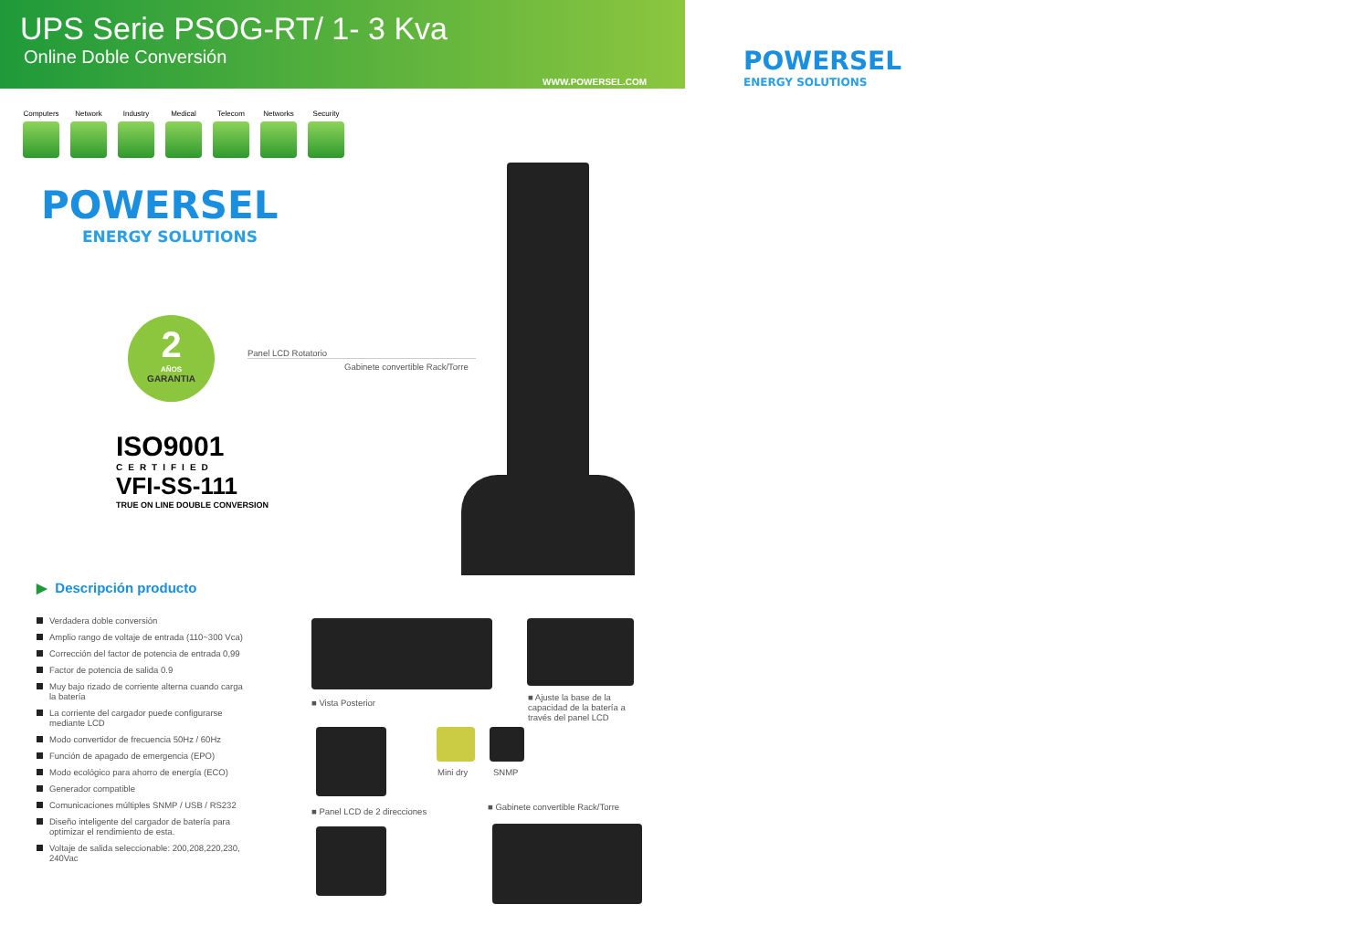UPS Serie PSOG-RT/ 1- 3 Kva
Online Doble Conversión
WWW.POWERSEL.COM
POWERSEL
ENERGY SOLUTIONS
Computers
Network Industry Medical Telecom Networks Security
POWERSEL
ENERGY SOLUTIONS
2
AÑOS
GARANTIA
ISO9001
CERTIFIED
VFI-SS-111
TRUE ON LINE DOUBLE CONVERSION
Panel LCD Rotatorio
Gabinete convertible Rack/Torre
▶ Descripción producto
Verdadera doble conversión
Amplio rango de voltaje de entrada (110~300 Vca)
Corrección del factor de potencia de entrada 0,99
Factor de potencia de salida 0.9
Muy bajo rizado de corriente alterna cuando carga la batería
La corriente del cargador puede configurarse mediante LCD
Modo convertidor de frecuencia 50Hz / 60Hz
Función de apagado de emergencia (EPO)
Modo ecológico para ahorro de energía (ECO)
Generador compatible
Comunicaciones múltiples SNMP / USB / RS232
Diseño inteligente del cargador de batería para optimizar el rendimiento de esta.
Voltaje de salida seleccionable: 200,208,220,230, 240Vac
■ Vista Posterior
■ Ajuste la base de la capacidad de la batería a través del panel LCD
Mini dry SNMP
■ Panel LCD de 2 direcciones
■ Gabinete convertible Rack/Torre